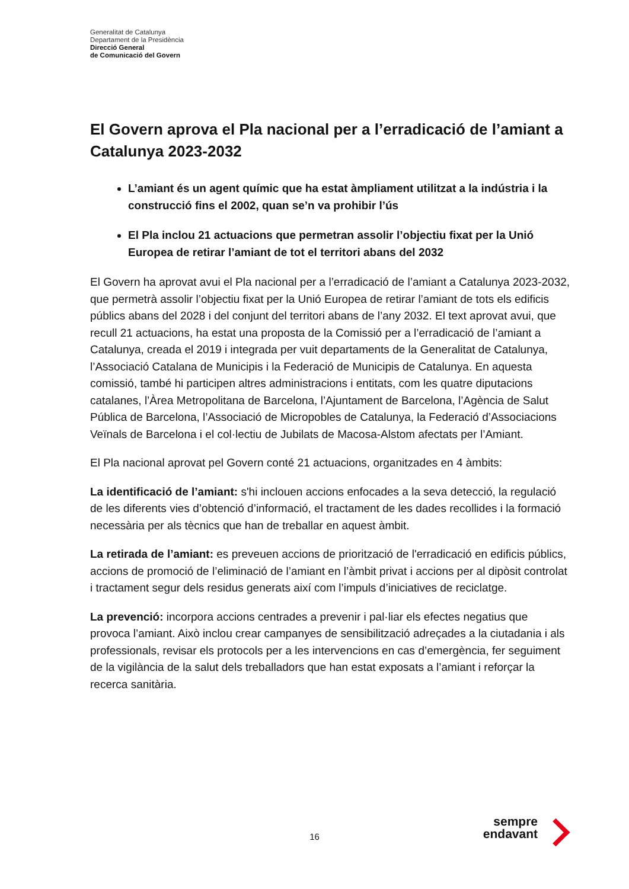Generalitat de Catalunya
Departament de la Presidència
Direcció General
de Comunicació del Govern
El Govern aprova el Pla nacional per a l’erradicació de l’amiant a Catalunya 2023-2032
L’amiant és un agent químic que ha estat àmpliament utilitzat a la indústria i la construcció fins el 2002, quan se’n va prohibir l’ús
El Pla inclou 21 actuacions que permetran assolir l’objectiu fixat per la Unió Europea de retirar l’amiant de tot el territori abans del 2032
El Govern ha aprovat avui el Pla nacional per a l’erradicació de l’amiant a Catalunya 2023-2032, que permetrà assolir l’objectiu fixat per la Unió Europea de retirar l’amiant de tots els edificis públics abans del 2028 i del conjunt del territori abans de l’any 2032. El text aprovat avui, que recull 21 actuacions, ha estat una proposta de la Comissió per a l’erradicació de l’amiant a Catalunya, creada el 2019 i integrada per vuit departaments de la Generalitat de Catalunya, l’Associació Catalana de Municipis i la Federació de Municipis de Catalunya. En aquesta comissió, també hi participen altres administracions i entitats, com les quatre diputacions catalanes, l’Àrea Metropolitana de Barcelona, l’Ajuntament de Barcelona, l’Agència de Salut Pública de Barcelona, l’Associació de Micropobles de Catalunya, la Federació d’Associacions Veïnals de Barcelona i el col·lectiu de Jubilats de Macosa-Alstom afectats per l’Amiant.
El Pla nacional aprovat pel Govern conté 21 actuacions, organitzades en 4 àmbits:
La identificació de l’amiant: s'hi inclouen accions enfocades a la seva detecció, la regulació de les diferents vies d’obtenció d’informació, el tractament de les dades recollides i la formació necessària per als tècnics que han de treballar en aquest àmbit.
La retirada de l’amiant: es preveuen accions de priorització de l'erradicació en edificis públics, accions de promoció de l’eliminació de l’amiant en l’àmbit privat i accions per al dipòsit controlat i tractament segur dels residus generats així com l’impuls d’iniciatives de reciclatge.
La prevenció: incorpora accions centrades a prevenir i pal·liar els efectes negatius que provoca l’amiant. Això inclou crear campanyes de sensibilització adreçades a la ciutadania i als professionals, revisar els protocols per a les intervencions en cas d’emergència, fer seguiment de la vigilància de la salut dels treballadors que han estat exposats a l’amiant i reforçar la recerca sanitària.
16
sempre
endavant